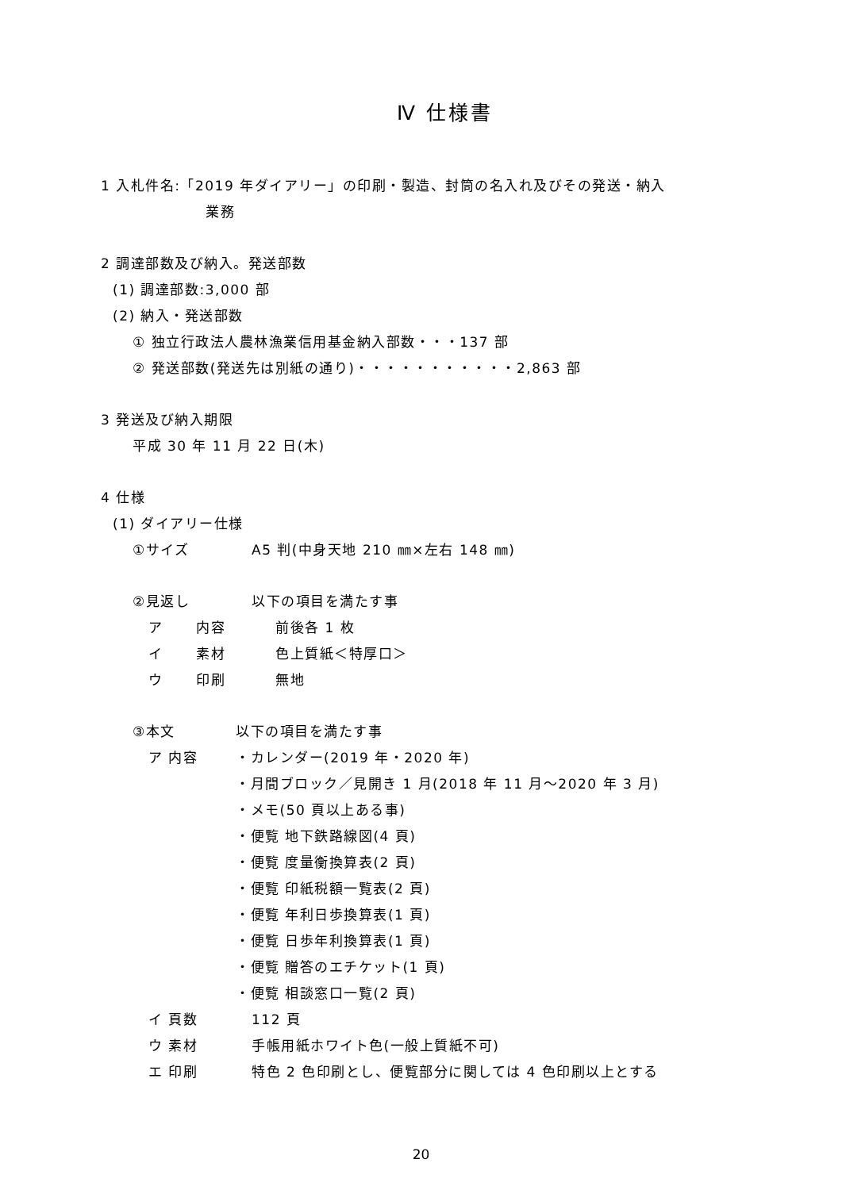Ⅳ 仕様書
1 入札件名:「2019 年ダイアリー」の印刷・製造、封筒の名入れ及びその発送・納入
業務
2 調達部数及び納入。発送部数
(1) 調達部数:3,000 部
(2) 納入・発送部数
① 独立行政法人農林漁業信用基金納入部数・・・137 部
② 発送部数(発送先は別紙の通り)・・・・・・・・・・・2,863 部
3 発送及び納入期限
平成 30 年 11 月 22 日(木)
4 仕様
(1) ダイアリー仕様
①サイズ A5 判(中身天地 210 ㎜×左右 148 ㎜)
②見返し 以下の項目を満たす事
ア 内容 前後各 1 枚
イ 素材 色上質紙＜特厚口＞
ウ 印刷 無地
③本文 以下の項目を満たす事
ア 内容 ・カレンダー(2019 年・2020 年)
・月間ブロック／見開き 1 月(2018 年 11 月～2020 年 3 月)
・メモ(50 頁以上ある事)
・便覧 地下鉄路線図(4 頁)
・便覧 度量衡換算表(2 頁)
・便覧 印紙税額一覧表(2 頁)
・便覧 年利日歩換算表(1 頁)
・便覧 日歩年利換算表(1 頁)
・便覧 贈答のエチケット(1 頁)
・便覧 相談窓口一覧(2 頁)
イ 頁数 112 頁
ウ 素材 手帳用紙ホワイト色(一般上質紙不可)
エ 印刷 特色 2 色印刷とし、便覧部分に関しては 4 色印刷以上とする
20